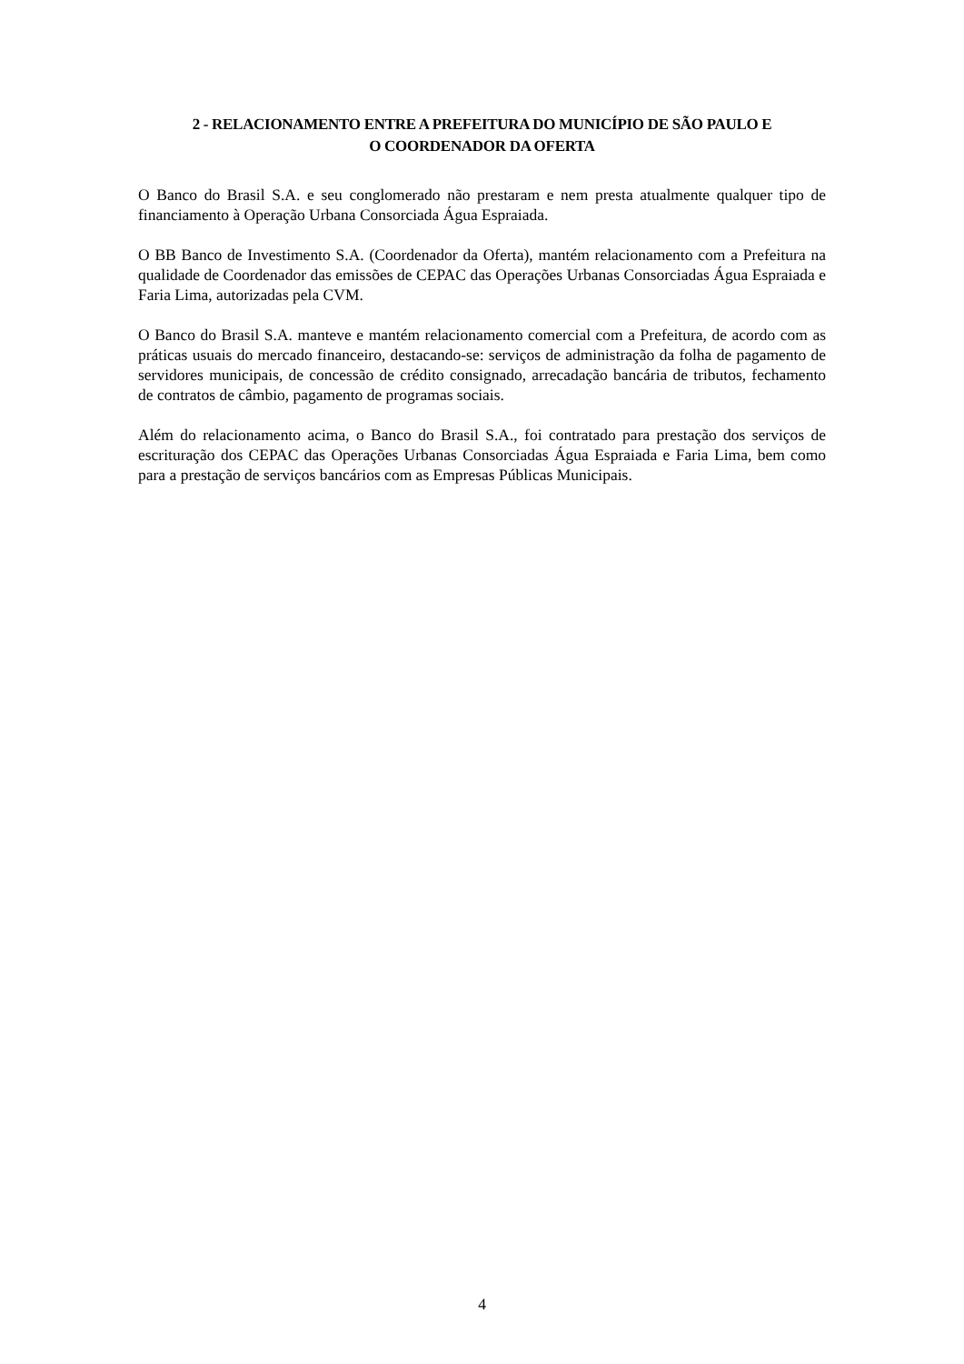2 - RELACIONAMENTO ENTRE A PREFEITURA DO MUNICÍPIO DE SÃO PAULO E
O COORDENADOR DA OFERTA
O Banco do Brasil S.A. e seu conglomerado não prestaram e nem presta atualmente qualquer tipo de financiamento à Operação Urbana Consorciada Água Espraiada.
O BB Banco de Investimento S.A. (Coordenador da Oferta), mantém relacionamento com a Prefeitura na qualidade de Coordenador das emissões de CEPAC das Operações Urbanas Consorciadas Água Espraiada e Faria Lima, autorizadas pela CVM.
O Banco do Brasil S.A. manteve e mantém relacionamento comercial com a Prefeitura, de acordo com as práticas usuais do mercado financeiro, destacando-se: serviços de administração da folha de pagamento de servidores municipais, de concessão de crédito consignado, arrecadação bancária de tributos, fechamento de contratos de câmbio, pagamento de programas sociais.
Além do relacionamento acima, o Banco do Brasil S.A., foi contratado para prestação dos serviços de escrituração dos CEPAC das Operações Urbanas Consorciadas Água Espraiada e Faria Lima, bem como para a prestação de serviços bancários com as Empresas Públicas Municipais.
4